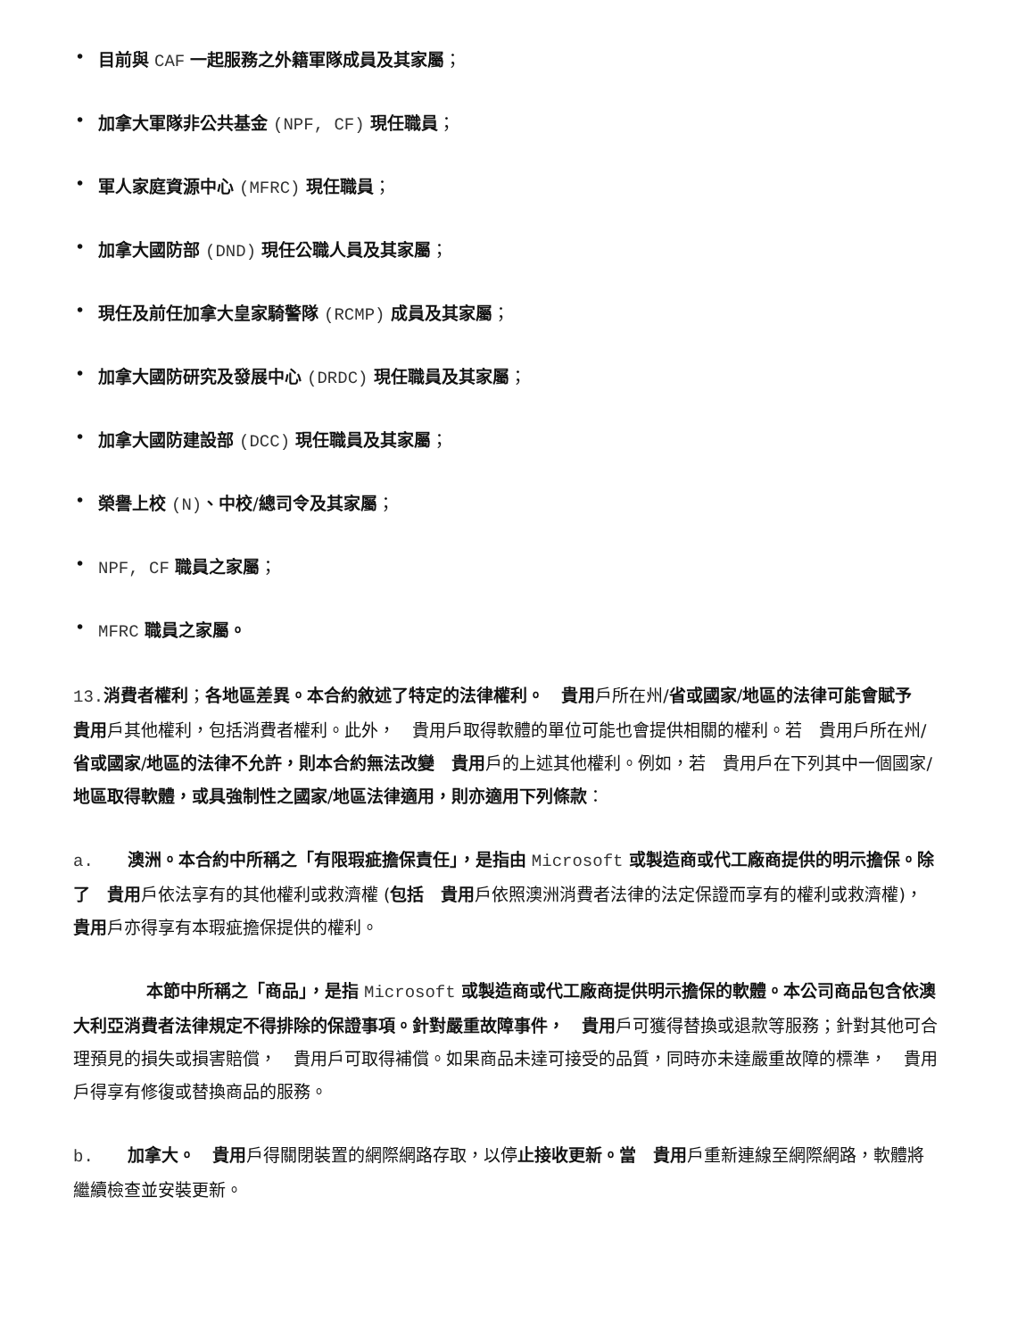• 目前與 CAF 一起服務之外籍軍隊成員及其家屬；
• 加拿大軍隊非公共基金 (NPF, CF) 現任職員；
• 軍人家庭資源中心 (MFRC) 現任職員；
• 加拿大國防部 (DND) 現任公職人員及其家屬；
• 現任及前任加拿大皇家騎警隊 (RCMP) 成員及其家屬；
• 加拿大國防研究及發展中心 (DRDC) 現任職員及其家屬；
• 加拿大國防建設部 (DCC) 現任職員及其家屬；
• 榮譽上校 (N)、中校/總司令及其家屬；
• NPF, CF 職員之家屬；
• MFRC 職員之家屬。
13. 消費者權利；各地區差異。本合約敘述了特定的法律權利。　貴用戶所在州/省或國家/地區的法律可能會賦予　貴用戶其他權利，包括消費者權利。此外，　貴用戶取得軟體的單位可能也會提供相關的權利。若　貴用戶所在州/省或國家/地區的法律不允許，則本合約無法改變　貴用戶的上述其他權利。例如，若　貴用戶在下列其中一個國家/地區取得軟體，或具強制性之國家/地區法律適用，則亦適用下列條款：
a.　　澳洲。本合約中所稱之「有限瑕疵擔保責任」，是指由 Microsoft 或製造商或代工廠商提供的明示擔保。除了　貴用戶依法享有的其他權利或救濟權 (包括　貴用戶依照澳洲消費者法律的法定保證而享有的權利或救濟權)，　貴用戶亦得享有本瑕疵擔保提供的權利。
本節中所稱之「商品」，是指 Microsoft 或製造商或代工廠商提供明示擔保的軟體。本公司商品包含依澳大利亞消費者法律規定不得排除的保證事項。針對嚴重故障事件，　貴用戶可獲得替換或退款等服務；針對其他可合理預見的損失或損害賠償，　貴用戶可取得補償。如果商品未達可接受的品質，同時亦未達嚴重故障的標準，　貴用戶得享有修復或替換商品的服務。
b.　　加拿大。　貴用戶得關閉裝置的網際網路存取，以停止接收更新。當　貴用戶重新連線至網際網路，軟體將繼續檢查並安裝更新。